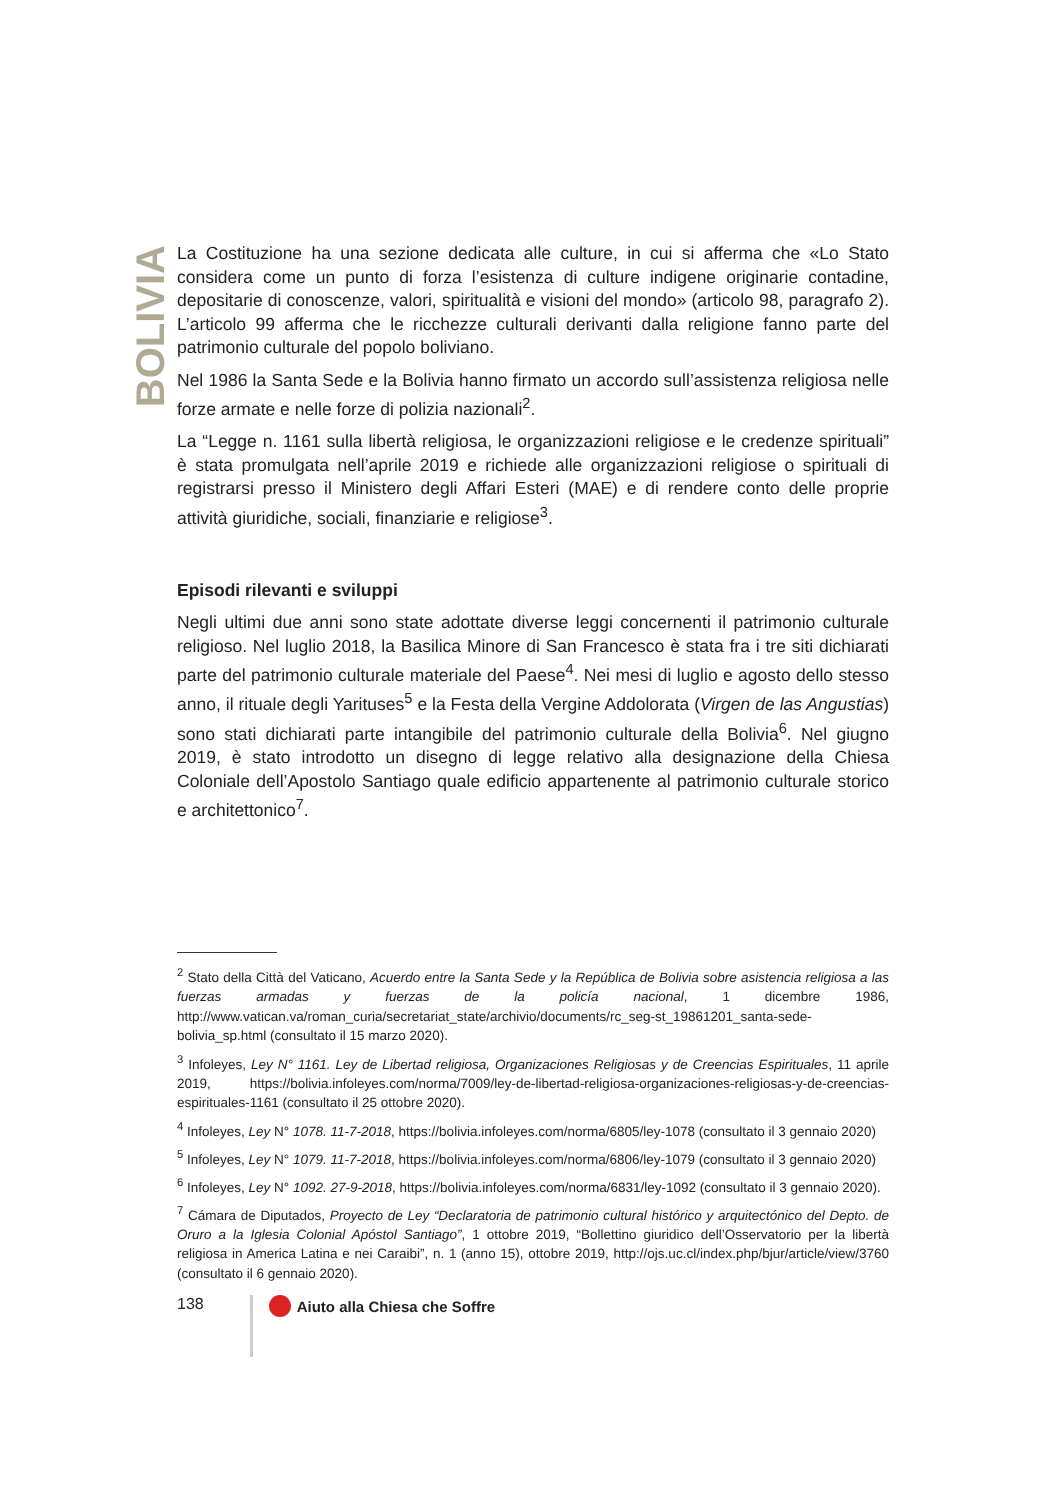BOLIVIA
La Costituzione ha una sezione dedicata alle culture, in cui si afferma che «Lo Stato considera come un punto di forza l’esistenza di culture indigene originarie contadine, depositarie di conoscenze, valori, spiritualità e visioni del mondo» (articolo 98, paragrafo 2). L’articolo 99 afferma che le ricchezze culturali derivanti dalla religione fanno parte del patrimonio culturale del popolo boliviano.
Nel 1986 la Santa Sede e la Bolivia hanno firmato un accordo sull’assistenza religiosa nelle forze armate e nelle forze di polizia nazionali<sup>2</sup>.
La “Legge n. 1161 sulla libertà religiosa, le organizzazioni religiose e le credenze spirituali” è stata promulgata nell’aprile 2019 e richiede alle organizzazioni religiose o spirituali di registrarsi presso il Ministero degli Affari Esteri (MAE) e di rendere conto delle proprie attività giuridiche, sociali, finanziarie e religiose<sup>3</sup>.
Episodi rilevanti e sviluppi
Negli ultimi due anni sono state adottate diverse leggi concernenti il patrimonio culturale religioso. Nel luglio 2018, la Basilica Minore di San Francesco è stata fra i tre siti dichiarati parte del patrimonio culturale materiale del Paese<sup>4</sup>. Nei mesi di luglio e agosto dello stesso anno, il rituale degli Yarituses<sup>5</sup> e la Festa della Vergine Addolorata (Virgen de las Angustias) sono stati dichiarati parte intangibile del patrimonio culturale della Bolivia<sup>6</sup>. Nel giugno 2019, è stato introdotto un disegno di legge relativo alla designazione della Chiesa Coloniale dell’Apostolo Santiago quale edificio appartenente al patrimonio culturale storico e architettonico<sup>7</sup>.
<sup>2</sup> Stato della Città del Vaticano, Acuerdo entre la Santa Sede y la República de Bolivia sobre asistencia religiosa a las fuerzas armadas y fuerzas de la policía nacional, 1 dicembre 1986, http://www.vatican.va/roman_curia/secretariat_state/archivio/documents/rc_seg-st_19861201_santa-sede-bolivia_sp.html (consultato il 15 marzo 2020).
<sup>3</sup> Infoleyes, Ley N° 1161. Ley de Libertad religiosa, Organizaciones Religiosas y de Creencias Espirituales, 11 aprile 2019, https://bolivia.infoleyes.com/norma/7009/ley-de-libertad-religiosa-organizaciones-religiosas-y-de-creencias-espirituales-1161 (consultato il 25 ottobre 2020).
<sup>4</sup> Infoleyes, Ley N° 1078. 11-7-2018, https://bolivia.infoleyes.com/norma/6805/ley-1078 (consultato il 3 gennaio 2020)
<sup>5</sup> Infoleyes, Ley N° 1079. 11-7-2018, https://bolivia.infoleyes.com/norma/6806/ley-1079 (consultato il 3 gennaio 2020)
<sup>6</sup> Infoleyes, Ley N° 1092. 27-9-2018, https://bolivia.infoleyes.com/norma/6831/ley-1092 (consultato il 3 gennaio 2020).
<sup>7</sup> Cámara de Diputados, Proyecto de Ley “Declaratoria de patrimonio cultural histórico y arquitectónico del Depto. de Oruro a la Iglesia Colonial Apóstol Santiago”, 1 ottobre 2019, “Bollettino giuridico dell’Osservatorio per la libertà religiosa in America Latina e nei Caraibi”, n. 1 (anno 15), ottobre 2019, http://ojs.uc.cl/index.php/bjur/article/view/3760 (consultato il 6 gennaio 2020).
138 Aiuto alla Chiesa che Soffre